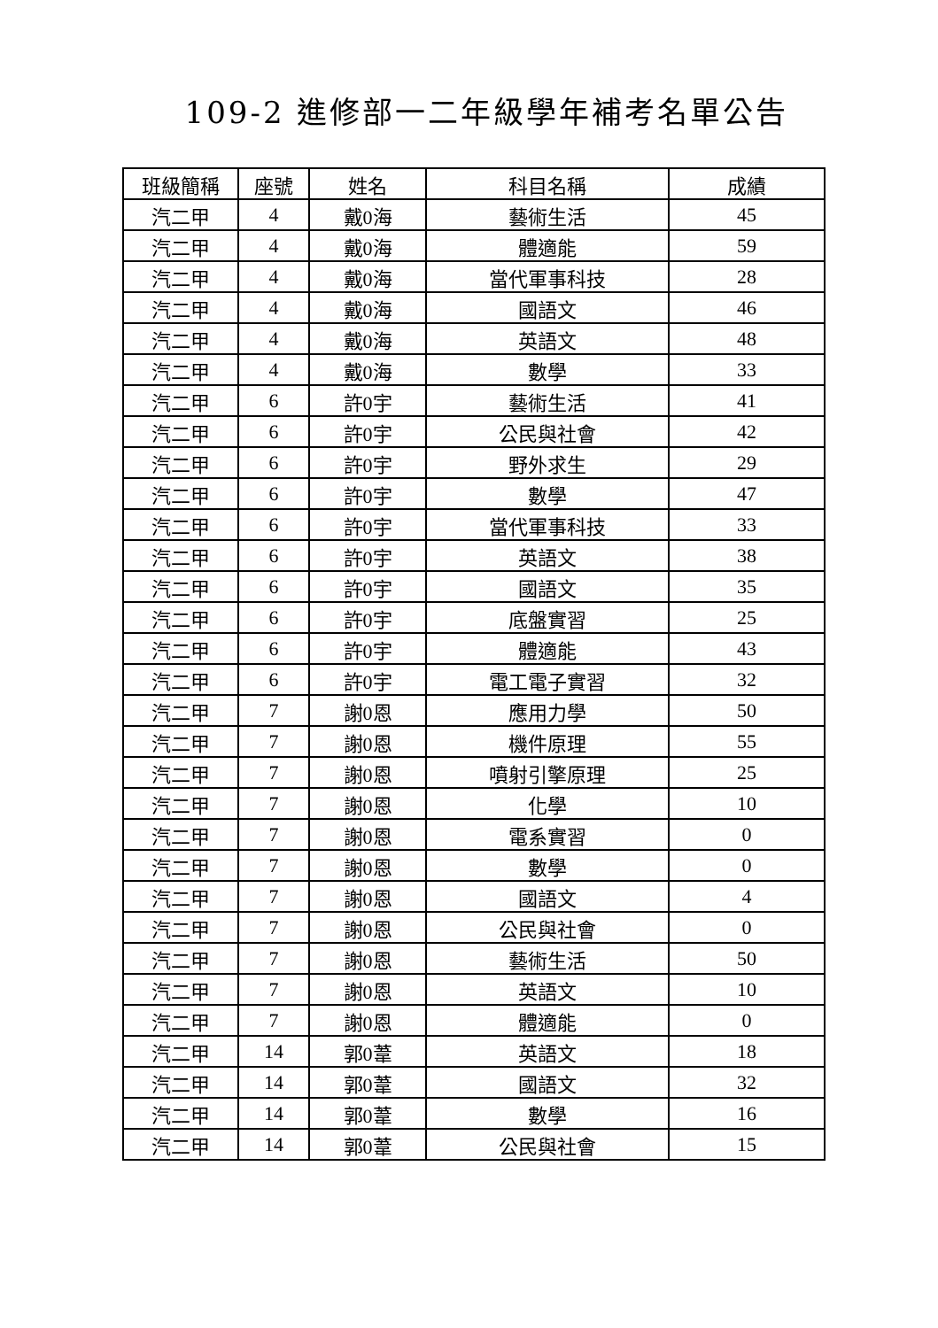109-2 進修部一二年級學年補考名單公告
| 班級簡稱 | 座號 | 姓名 | 科目名稱 | 成績 |
| --- | --- | --- | --- | --- |
| 汽二甲 | 4 | 戴0海 | 藝術生活 | 45 |
| 汽二甲 | 4 | 戴0海 | 體適能 | 59 |
| 汽二甲 | 4 | 戴0海 | 當代軍事科技 | 28 |
| 汽二甲 | 4 | 戴0海 | 國語文 | 46 |
| 汽二甲 | 4 | 戴0海 | 英語文 | 48 |
| 汽二甲 | 4 | 戴0海 | 數學 | 33 |
| 汽二甲 | 6 | 許0宇 | 藝術生活 | 41 |
| 汽二甲 | 6 | 許0宇 | 公民與社會 | 42 |
| 汽二甲 | 6 | 許0宇 | 野外求生 | 29 |
| 汽二甲 | 6 | 許0宇 | 數學 | 47 |
| 汽二甲 | 6 | 許0宇 | 當代軍事科技 | 33 |
| 汽二甲 | 6 | 許0宇 | 英語文 | 38 |
| 汽二甲 | 6 | 許0宇 | 國語文 | 35 |
| 汽二甲 | 6 | 許0宇 | 底盤實習 | 25 |
| 汽二甲 | 6 | 許0宇 | 體適能 | 43 |
| 汽二甲 | 6 | 許0宇 | 電工電子實習 | 32 |
| 汽二甲 | 7 | 謝0恩 | 應用力學 | 50 |
| 汽二甲 | 7 | 謝0恩 | 機件原理 | 55 |
| 汽二甲 | 7 | 謝0恩 | 噴射引擎原理 | 25 |
| 汽二甲 | 7 | 謝0恩 | 化學 | 10 |
| 汽二甲 | 7 | 謝0恩 | 電系實習 | 0 |
| 汽二甲 | 7 | 謝0恩 | 數學 | 0 |
| 汽二甲 | 7 | 謝0恩 | 國語文 | 4 |
| 汽二甲 | 7 | 謝0恩 | 公民與社會 | 0 |
| 汽二甲 | 7 | 謝0恩 | 藝術生活 | 50 |
| 汽二甲 | 7 | 謝0恩 | 英語文 | 10 |
| 汽二甲 | 7 | 謝0恩 | 體適能 | 0 |
| 汽二甲 | 14 | 郭0葦 | 英語文 | 18 |
| 汽二甲 | 14 | 郭0葦 | 國語文 | 32 |
| 汽二甲 | 14 | 郭0葦 | 數學 | 16 |
| 汽二甲 | 14 | 郭0葦 | 公民與社會 | 15 |